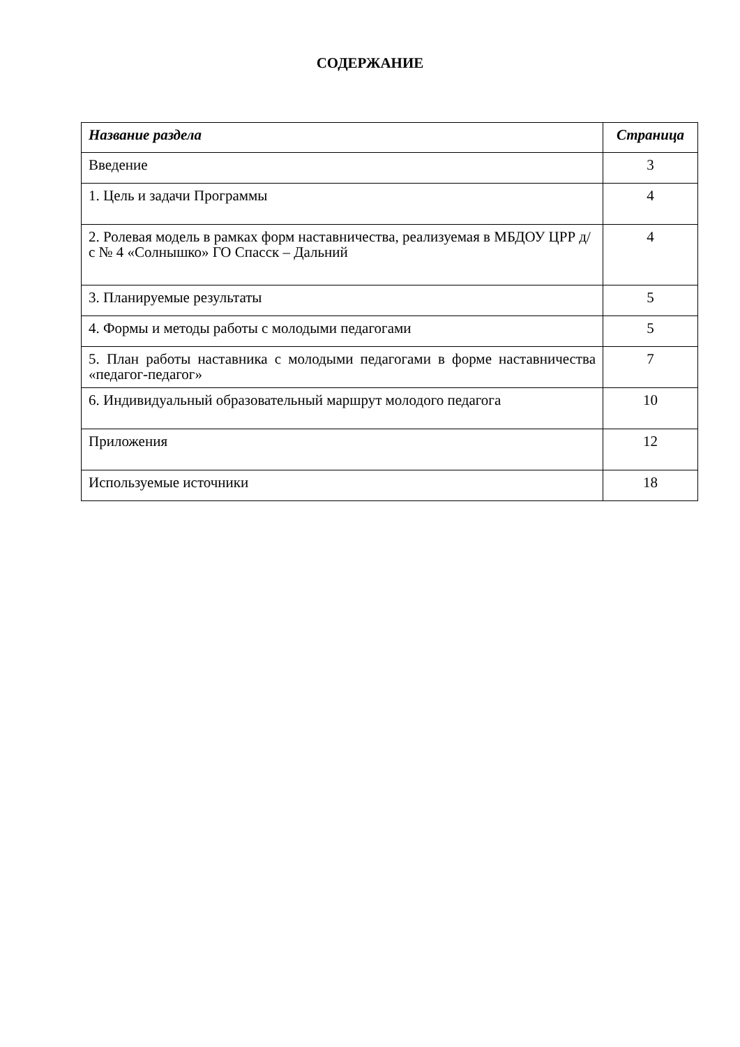СОДЕРЖАНИЕ
| Название раздела | Страница |
| --- | --- |
| Введение | 3 |
| 1. Цель и задачи Программы | 4 |
| 2. Ролевая модель в рамках форм наставничества, реализуемая в МБДОУ ЦРР д/с № 4 «Солнышко» ГО Спасск – Дальний | 4 |
| 3. Планируемые результаты | 5 |
| 4. Формы и методы работы с молодыми педагогами | 5 |
| 5. План работы наставника с молодыми педагогами в форме наставничества «педагог-педагог» | 7 |
| 6. Индивидуальный образовательный маршрут молодого педагога | 10 |
| Приложения | 12 |
| Используемые источники | 18 |